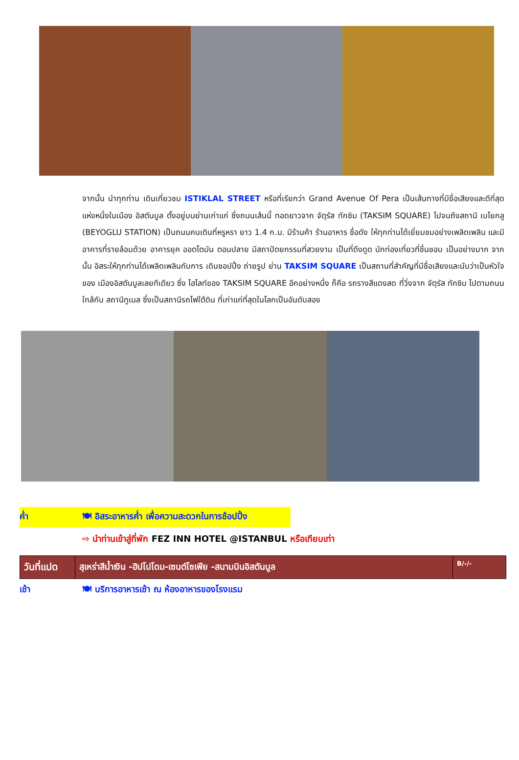จากนั้น นำทุกท่าน เดินเที่ยวชม ISTIKLAL STREET หรือที่เรียกว่า Grand Avenue Of Pera เป็นเส้นทางที่มีชื่อเสียงและดีที่สุดแห่งหนึ่งในเมือง อิสตันบูล ตั้งอยู่บนย่านเก่าแก่ ซึ่งถนนเส้นนี้ ทอดยาวจาก จัตุรัส ทักซิม (TAKSIM SQUARE) ไปจนถึงสถานี เบโยกลู (BEYOGLU STATION) เป็นถนนคนเดินที่หรูหรา ยาว 1.4 ก.ม. มีร้านค้า ร้านอาหาร ชื่อดัง ให้ทุกท่านได้เยี่ยมชมอย่างเพลิดเพลิน และมีอาคารที่รายล้อมด้วย อาคารยุค ออตโตมัน ตอนปลาย มีสถาปัตยกรรมที่สวยงาม เป็นที่ดึงดูด นักท่องเที่ยวที่ชื่นชอบ เป็นอย่างมาก จากนั้น อิสระให้ทุกท่านได้เพลิดเพลินกับการ เดินชอปปิ้ง ถ่ายรูป ย่าน TAKSIM SQUARE เป็นสถานที่สำคัญที่มีชื่อเสียงและนับว่าเป็นหัวใจ ของ เมืองอิสตันบูลเลยทีเดียว ซึ่ง ไฮไลท์ของ TAKSIM SQUARE อีกอย่างหนึ่ง ก็คือ รถรางสีแดงสด ที่วิ่งจาก จัตุรัส ทักซิม ไปตามถนน ใกล้กับ สถานีทูเนล ซึ่งเป็นสถานีรถไฟใต้ดิน ที่เก่าแก่ที่สุดในโลกเป็นอันดับสอง
ค่ำ 🍽 อิสระอาหารค่ำ เพื่อความสะดวกในการช้อปปิ้ง
⇨ นำท่านเข้าสู่ที่พัก FEZ INN HOTEL @ISTANBUL หรือเทียบเท่า
| วันที่แปด | สุเหร่าสีน้ำเงิน -ฮิปโปโดม-เซนต์โซเฟีย -สนามบินอิสตันบูล | B/-/- |
เช้า 🍽 บริการอาหารเช้า ณ ห้องอาหารของโรงแรม